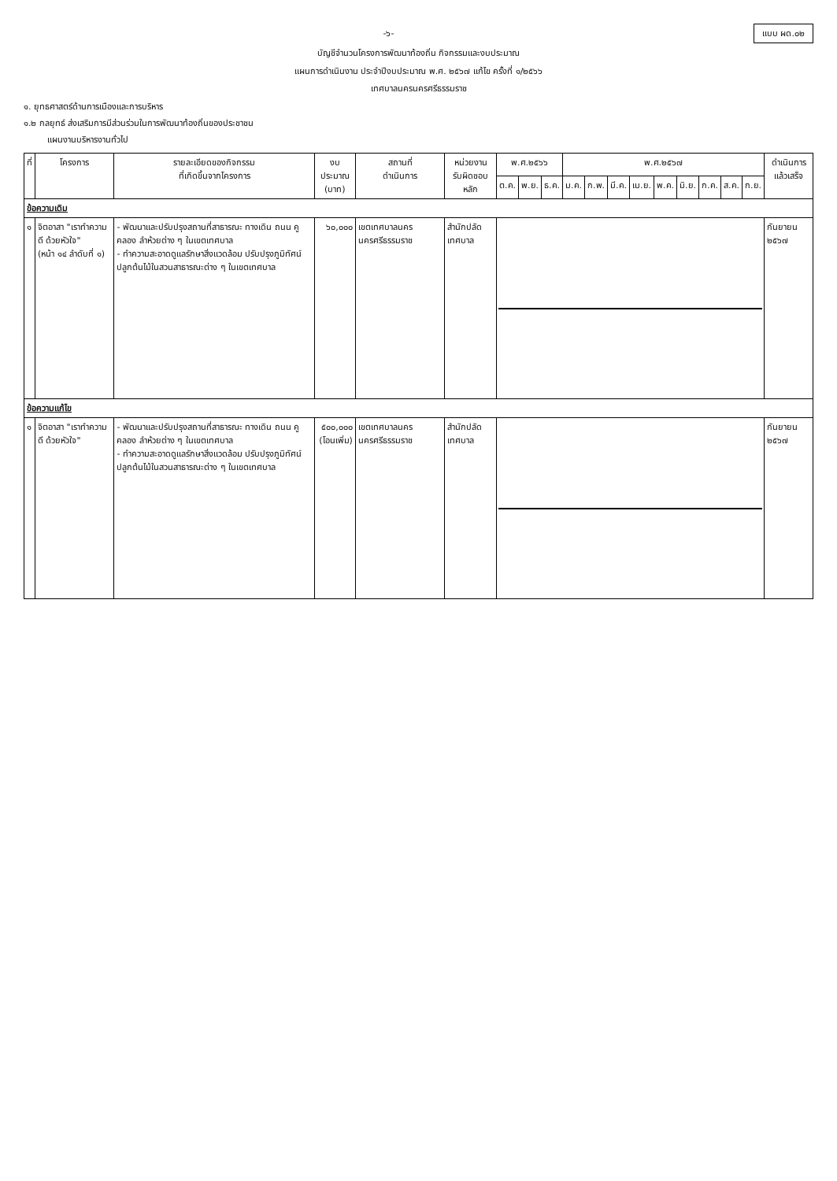-๖- แบบ ผด.๐๒
บัญชีจำนวนโครงการพัฒนาท้องถิ่น กิจกรรมและงบประมาณ
แผนการดำเนินงาน ประจำปีงบประมาณ พ.ศ. ๒๕๖๗ แก้ไข ครั้งที่ ๑/๒๕๖๖
เทศบาลนครนครศรีธรรมราช
๑. ยุทธศาสตร์ด้านการเมืองและการบริหาร
๑.๒ กลยุทธ์ ส่งเสริมการมีส่วนร่วมในการพัฒนาท้องถิ่นของประชาชน
แผนงานบริหารงานทั่วไป
| ที่ | โครงการ | รายละเอียดของกิจกรรม ที่เกิดขึ้นจากโครงการ | งบประมาณ (บาท) | สถานที่ ดำเนินการ | หน่วยงาน รับผิดชอบหลัก | พ.ศ.๒๕๖๖ | | | พ.ศ.๒๕๖๗ | | | | | | | | | ดำเนินการ แล้วเสร็จ |
| --- | --- | --- | --- | --- | --- | --- | --- | --- | --- | --- | --- | --- | --- | --- | --- | --- | --- | --- |
| | | | | | | ต.ค. | พ.ย. | ธ.ค. | ม.ค. | ก.พ. | มี.ค. | เม.ย. | พ.ค. | มิ.ย. | ก.ค. | ส.ค. | ก.ย. | |
| ข้อความเดิม | | | | | | | | | | | | | | | | | | |
| ๑ | จิตอาสา "เราทำความ ดี ด้วยหัวใจ" (หน้า ๑๔ ลำดับที่ ๑) | - พัฒนาและปรับปรุงสถานที่สาธารณะ ทางเดิน ถนน คู คลอง ลำห้วยต่าง ๆ ในเขตเทศบาล - ทำความสะอาดดูแลรักษาสิ่งแวดล้อม ปรับปรุงภูมิทัศน์ ปลูกต้นไม้ในสวนสาธารณะต่าง ๆ ในเขตเทศบาล | ๖๐,๐๐๐ | เขตเทศบาลนคร นครศรีธรรมราช | สำนักปลัด เทศบาล | | | | | | | | | | | | | กันยายน ๒๕๖๗ |
| ข้อความแก้ไข | | | | | | | | | | | | | | | | | | |
| ๑ | จิตอาสา "เราทำความ ดี ด้วยหัวใจ" | - พัฒนาและปรับปรุงสถานที่สาธารณะ ทางเดิน ถนน คู คลอง ลำห้วยต่าง ๆ ในเขตเทศบาล - ทำความสะอาดดูแลรักษาสิ่งแวดล้อม ปรับปรุงภูมิทัศน์ ปลูกต้นไม้ในสวนสาธารณะต่าง ๆ ในเขตเทศบาล | ๕๐๐,๐๐๐ (โอนเพิ่ม) | เขตเทศบาลนคร นครศรีธรรมราช | สำนักปลัด เทศบาล | | | | | | | | | | | | | กันยายน ๒๕๖๗ |